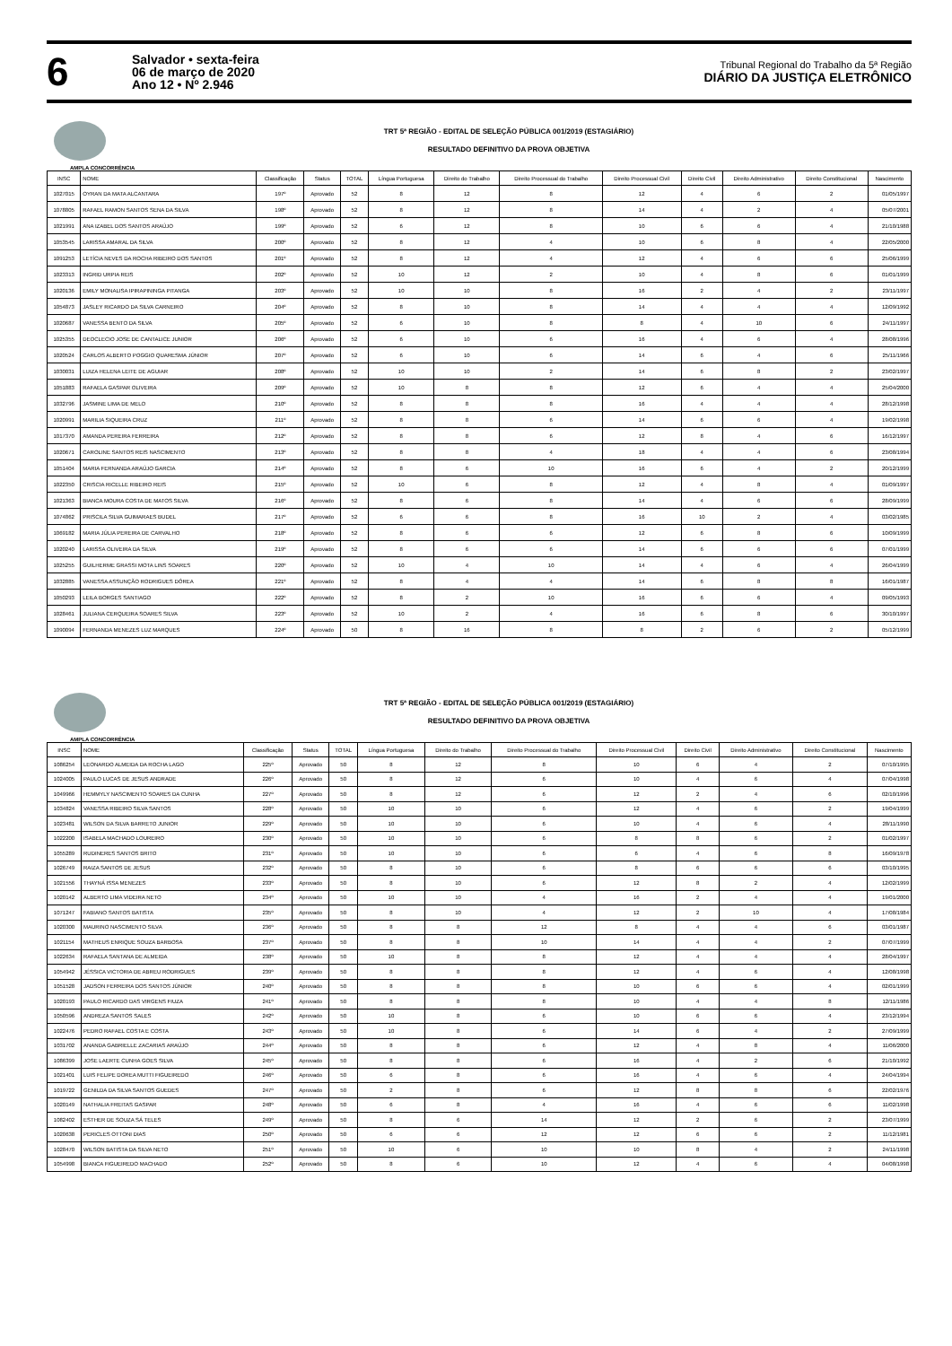6
Salvador • sexta-feira
06 de março de 2020
Ano 12 • Nº 2.946
Tribunal Regional do Trabalho da 5ª Região
DIÁRIO DA JUSTIÇA ELETRÔNICO
TRT 5ª REGIÃO - EDITAL DE SELEÇÃO PÚBLICA 001/2019 (ESTAGIÁRIO)
RESULTADO DEFINITIVO DA PROVA OBJETIVA
AMPLA CONCORRÊNCIA
| INSC | NOME | Classificação | Status | TOTAL | Língua Portuguesa | Direito do Trabalho | Direito Processual do Trabalho | Direito Processual Civil | Direito Civil | Direito Administrativo | Direito Constitucional | Nascimento |
| --- | --- | --- | --- | --- | --- | --- | --- | --- | --- | --- | --- | --- |
| 1027015 | OYRAN DA MATA ALCANTARA | 197º | Aprovado | 52 | 8 | 12 | 8 | 12 | 4 | 6 | 2 | 01/05/1997 |
| 1078805 | RAFAEL RAMON SANTOS SENA DA SILVA | 198º | Aprovado | 52 | 8 | 12 | 8 | 14 | 4 | 2 | 4 | 05/07/2001 |
| 1021991 | ANA IZABEL DOS SANTOS ARAÚJO | 199º | Aprovado | 52 | 6 | 12 | 8 | 10 | 6 | 6 | 4 | 21/10/1988 |
| 1053545 | LARISSA AMARAL DA SILVA | 200º | Aprovado | 52 | 8 | 12 | 4 | 10 | 6 | 8 | 4 | 22/05/2000 |
| 1091253 | LETÍCIA NEVES DA ROCHA RIBEIRO DOS SANTOS | 201º | Aprovado | 52 | 8 | 12 | 4 | 12 | 4 | 6 | 6 | 25/06/1999 |
| 1023313 | INGRID URPIA REIS | 202º | Aprovado | 52 | 10 | 12 | 2 | 10 | 4 | 8 | 6 | 01/01/1999 |
| 1020136 | EMILY MONALISA IPIRAPININGA PITANGA | 203º | Aprovado | 52 | 10 | 10 | 8 | 16 | 2 | 4 | 2 | 23/11/1997 |
| 1054873 | JASLEY RICARDO DA SILVA CARNEIRO | 204º | Aprovado | 52 | 8 | 10 | 8 | 14 | 4 | 4 | 4 | 12/09/1992 |
| 1020687 | VANESSA BENTO DA SILVA | 205º | Aprovado | 52 | 6 | 10 | 8 | 8 | 4 | 10 | 6 | 24/11/1997 |
| 1025355 | DEOCLECIO JOSE DE CANTALICE JUNIOR | 206º | Aprovado | 52 | 6 | 10 | 6 | 16 | 4 | 6 | 4 | 28/08/1996 |
| 1020524 | CARLOS ALBERTO POGGIO QUARESMA JÚNIOR | 207º | Aprovado | 52 | 6 | 10 | 6 | 14 | 6 | 4 | 6 | 25/11/1966 |
| 1030031 | LUIZA HELENA LEITE DE AGUIAR | 208º | Aprovado | 52 | 10 | 10 | 2 | 14 | 6 | 8 | 2 | 23/02/1997 |
| 1051883 | RAFAELA GASPAR OLIVEIRA | 209º | Aprovado | 52 | 10 | 8 | 8 | 12 | 6 | 4 | 4 | 25/04/2000 |
| 1032796 | JASMINE LIMA DE MELO | 210º | Aprovado | 52 | 8 | 8 | 8 | 16 | 4 | 4 | 4 | 28/12/1998 |
| 1020991 | MARILIA SIQUEIRA CRUZ | 211º | Aprovado | 52 | 8 | 8 | 6 | 14 | 6 | 6 | 4 | 19/02/1998 |
| 1017370 | AMANDA PEREIRA FERREIRA | 212º | Aprovado | 52 | 8 | 8 | 6 | 12 | 8 | 4 | 6 | 16/12/1997 |
| 1020671 | CAROLINE SANTOS REIS NASCIMENTO | 213º | Aprovado | 52 | 8 | 8 | 4 | 18 | 4 | 4 | 6 | 23/08/1994 |
| 1051404 | MARIA FERNANDA ARAÚJO GARCIA | 214º | Aprovado | 52 | 8 | 6 | 10 | 16 | 6 | 4 | 2 | 20/12/1999 |
| 1022350 | CRISCIA RICELLE RIBEIRO REIS | 215º | Aprovado | 52 | 10 | 6 | 8 | 12 | 4 | 8 | 4 | 01/09/1997 |
| 1021363 | BIANCA MOURA COSTA DE MATOS SILVA | 216º | Aprovado | 52 | 8 | 6 | 8 | 14 | 4 | 6 | 6 | 28/09/1999 |
| 1074862 | PRISCILA SILVA GUIMARAES BUDEL | 217º | Aprovado | 52 | 6 | 6 | 8 | 16 | 10 | 2 | 4 | 03/02/1985 |
| 1069182 | MARIA JÚLIA PEREIRA DE CARVALHO | 218º | Aprovado | 52 | 8 | 6 | 6 | 12 | 6 | 8 | 6 | 10/09/1999 |
| 1020240 | LARISSA OLIVEIRA DA SILVA | 219º | Aprovado | 52 | 8 | 6 | 6 | 14 | 6 | 6 | 6 | 07/01/1999 |
| 1025255 | GUILHERME GRASSI MOTA LINS SOARES | 220º | Aprovado | 52 | 10 | 4 | 10 | 14 | 4 | 6 | 4 | 26/04/1999 |
| 1032885 | VANESSA ASSUNÇÃO RODRIGUES DÓREA | 221º | Aprovado | 52 | 8 | 4 | 4 | 14 | 6 | 8 | 8 | 16/01/1987 |
| 1050293 | LEILA BORGES SANTIAGO | 222º | Aprovado | 52 | 8 | 2 | 10 | 16 | 6 | 6 | 4 | 09/05/1993 |
| 1028461 | JULIANA CERQUEIRA SOARES SILVA | 223º | Aprovado | 52 | 10 | 2 | 4 | 16 | 6 | 8 | 6 | 30/10/1997 |
| 1090094 | FERNANDA MENEZES LUZ MARQUES | 224º | Aprovado | 50 | 8 | 16 | 8 | 8 | 2 | 6 | 2 | 05/12/1999 |
TRT 5ª REGIÃO - EDITAL DE SELEÇÃO PÚBLICA 001/2019 (ESTAGIÁRIO)
RESULTADO DEFINITIVO DA PROVA OBJETIVA
AMPLA CONCORRÊNCIA
| INSC | NOME | Classificação | Status | TOTAL | Língua Portuguesa | Direito do Trabalho | Direito Processual do Trabalho | Direito Processual Civil | Direito Civil | Direito Administrativo | Direito Constitucional | Nascimento |
| --- | --- | --- | --- | --- | --- | --- | --- | --- | --- | --- | --- | --- |
| 1086254 | LEONARDO ALMEIDA DA ROCHA LAGO | 225º | Aprovado | 50 | 8 | 12 | 8 | 10 | 6 | 4 | 2 | 07/10/1995 |
| 1024005 | PAULO LUCAS DE JESUS ANDRADE | 226º | Aprovado | 50 | 8 | 12 | 6 | 10 | 4 | 6 | 4 | 07/04/1998 |
| 1049966 | HEMMYLY NASCIMENTO SOARES DA CUNHA | 227º | Aprovado | 50 | 8 | 12 | 6 | 12 | 2 | 4 | 6 | 02/10/1996 |
| 1034824 | VANESSA RIBEIRO SILVA SANTOS | 228º | Aprovado | 50 | 10 | 10 | 6 | 12 | 4 | 6 | 2 | 19/04/1999 |
| 1023481 | WILSON DA SILVA BARRETO JUNIOR | 229º | Aprovado | 50 | 10 | 10 | 6 | 10 | 4 | 6 | 4 | 28/11/1990 |
| 1022200 | ISABELA MACHADO LOUREIRO | 230º | Aprovado | 50 | 10 | 10 | 6 | 8 | 8 | 6 | 2 | 01/02/1997 |
| 1055289 | RUDINERES SANTOS BRITO | 231º | Aprovado | 50 | 10 | 10 | 6 | 6 | 4 | 6 | 8 | 16/09/1978 |
| 1026749 | RAIZA SANTOS DE JESUS | 232º | Aprovado | 50 | 8 | 10 | 6 | 8 | 6 | 6 | 6 | 03/10/1995 |
| 1021556 | THAYNÁ ISSA MENEZES | 233º | Aprovado | 50 | 8 | 10 | 6 | 12 | 8 | 2 | 4 | 12/02/1999 |
| 1020142 | ALBERTO LIMA VIDEIRA NETO | 234º | Aprovado | 50 | 10 | 10 | 4 | 16 | 2 | 4 | 4 | 19/01/2000 |
| 1071247 | FABIANO SANTOS BATISTA | 235º | Aprovado | 50 | 8 | 10 | 4 | 12 | 2 | 10 | 4 | 17/08/1984 |
| 1020300 | MAURINO NASCIMENTO SILVA | 236º | Aprovado | 50 | 8 | 8 | 12 | 8 | 4 | 4 | 6 | 03/01/1987 |
| 1021154 | MATHEUS ENRIQUE SOUZA BARBOSA | 237º | Aprovado | 50 | 8 | 8 | 10 | 14 | 4 | 4 | 2 | 07/07/1999 |
| 1022634 | RAFAELA SANTANA DE ALMEIDA | 238º | Aprovado | 50 | 10 | 8 | 8 | 12 | 4 | 4 | 4 | 28/04/1997 |
| 1054942 | JÉSSICA VICTORIA DE ABREU RODRIGUES | 239º | Aprovado | 50 | 8 | 8 | 8 | 12 | 4 | 6 | 4 | 12/08/1998 |
| 1051528 | JADSON FERREIRA DOS SANTOS JÚNIOR | 240º | Aprovado | 50 | 8 | 8 | 8 | 10 | 6 | 6 | 4 | 02/01/1999 |
| 1020193 | PAULO RICARDO DAS VIRGENS FIUZA | 241º | Aprovado | 50 | 8 | 8 | 8 | 10 | 4 | 4 | 8 | 12/11/1986 |
| 1050596 | ANDREZA SANTOS SALES | 242º | Aprovado | 50 | 10 | 8 | 6 | 10 | 6 | 6 | 4 | 23/12/1994 |
| 1022476 | PEDRO RAFAEL COSTA E COSTA | 243º | Aprovado | 50 | 10 | 8 | 6 | 14 | 6 | 4 | 2 | 27/09/1999 |
| 1031702 | ANANDA GABRIELLE ZACARIAS ARAÚJO | 244º | Aprovado | 50 | 8 | 8 | 6 | 12 | 4 | 8 | 4 | 11/06/2000 |
| 1086399 | JOSE LAERTE CUNHA GOES SILVA | 245º | Aprovado | 50 | 8 | 8 | 6 | 16 | 4 | 2 | 6 | 21/10/1992 |
| 1021401 | LUIS FELIPE DOREA MUTTI FIGUEIREDO | 246º | Aprovado | 50 | 6 | 8 | 6 | 16 | 4 | 6 | 4 | 24/04/1994 |
| 1019722 | GENILDA DA SILVA SANTOS GUEDES | 247º | Aprovado | 50 | 2 | 8 | 6 | 12 | 8 | 8 | 6 | 22/02/1976 |
| 1020149 | NATHALIA FREITAS GASPAR | 248º | Aprovado | 50 | 6 | 8 | 4 | 16 | 4 | 6 | 6 | 11/02/1998 |
| 1082402 | ESTHER DE SOUZA SÁ TELES | 249º | Aprovado | 50 | 8 | 6 | 14 | 12 | 2 | 6 | 2 | 23/07/1999 |
| 1020638 | PERICLES OTTONI DIAS | 250º | Aprovado | 50 | 6 | 6 | 12 | 12 | 6 | 6 | 2 | 11/12/1981 |
| 1028470 | WILSON BATISTA DA SILVA NETO | 251º | Aprovado | 50 | 10 | 6 | 10 | 10 | 8 | 4 | 2 | 24/11/1998 |
| 1054998 | BIANCA FIGUEIREDO MACHADO | 252º | Aprovado | 50 | 8 | 6 | 10 | 12 | 4 | 6 | 4 | 04/08/1998 |